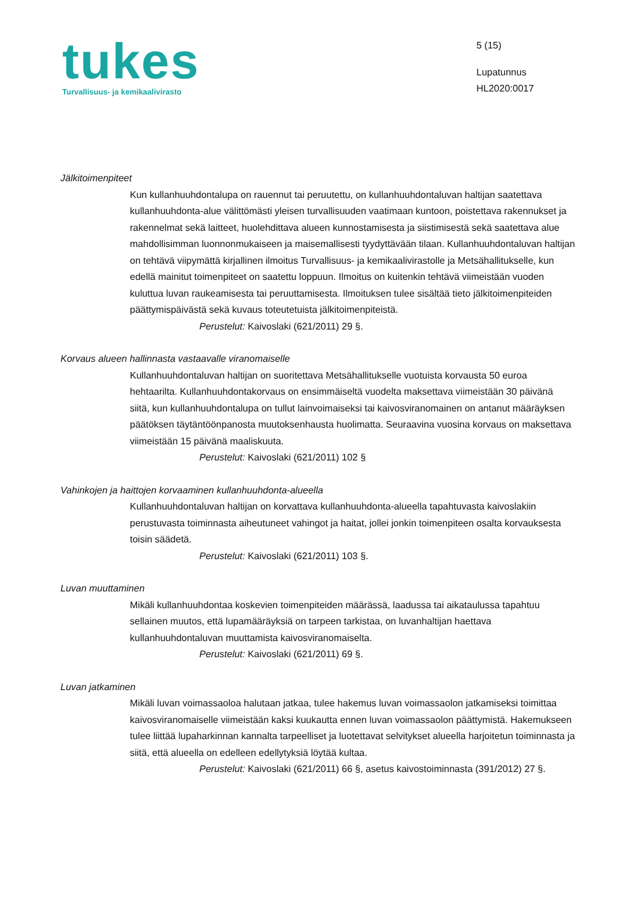tukes
Turvallisuus- ja kemikaalivirasto
5 (15)
Lupatunnus
HL2020:0017
Jälkitoimenpiteet
Kun kullanhuuhdontalupa on rauennut tai peruutettu, on kullanhuuhdontaluvan haltijan saatettava kullanhuuhdonta-alue välittömästi yleisen turvallisuuden vaatimaan kuntoon, poistettava rakennukset ja rakennelmat sekä laitteet, huolehdittava alueen kunnostamisesta ja siistimisestä sekä saatettava alue mahdollisimman luonnonmukaiseen ja maisemallisesti tyydyttävään tilaan. Kullanhuuhdontaluvan haltijan on tehtävä viipymättä kirjallinen ilmoitus Turvallisuus- ja kemikaalivirastolle ja Metsähallitukselle, kun edellä mainitut toimenpiteet on saatettu loppuun. Ilmoitus on kuitenkin tehtävä viimeistään vuoden kuluttua luvan raukeamisesta tai peruuttamisesta. Ilmoituksen tulee sisältää tieto jälkitoimenpiteiden päättymispäivästä sekä kuvaus toteutetuista jälkitoimenpiteistä.
Perustelut: Kaivoslaki (621/2011) 29 §.
Korvaus alueen hallinnasta vastaavalle viranomaiselle
Kullanhuuhdontaluvan haltijan on suoritettava Metsähallitukselle vuotuista korvausta 50 euroa hehtaarilta. Kullanhuuhdontakorvaus on ensimmäiseltä vuodelta maksettava viimeistään 30 päivänä siitä, kun kullanhuuhdontalupa on tullut lainvoimaiseksi tai kaivosviranomainen on antanut määräyksen päätöksen täytäntöönpanosta muutoksenhausta huolimatta. Seuraavina vuosina korvaus on maksettava viimeistään 15 päivänä maaliskuuta.
Perustelut: Kaivoslaki (621/2011) 102 §
Vahinkojen ja haittojen korvaaminen kullanhuuhdonta-alueella
Kullanhuuhdontaluvan haltijan on korvattava kullanhuuhdonta-alueella tapahtuvasta kaivoslakiin perustuvasta toiminnasta aiheutuneet vahingot ja haitat, jollei jonkin toimenpiteen osalta korvauksesta toisin säädetä.
Perustelut: Kaivoslaki (621/2011) 103 §.
Luvan muuttaminen
Mikäli kullanhuuhdontaa koskevien toimenpiteiden määrässä, laadussa tai aikataulussa tapahtuu sellainen muutos, että lupamääräyksiä on tarpeen tarkistaa, on luvanhaltijan haettava kullanhuuhdontaluvan muuttamista kaivosviranomaiselta.
Perustelut: Kaivoslaki (621/2011) 69 §.
Luvan jatkaminen
Mikäli luvan voimassaoloa halutaan jatkaa, tulee hakemus luvan voimassaolon jatkamiseksi toimittaa kaivosviranomaiselle viimeistään kaksi kuukautta ennen luvan voimassaolon päättymistä. Hakemukseen tulee liittää lupaharkinnan kannalta tarpeelliset ja luotettavat selvitykset alueella harjoitetun toiminnasta ja siitä, että alueella on edelleen edellytyksiä löytää kultaa.
Perustelut: Kaivoslaki (621/2011) 66 §, asetus kaivostoiminnasta (391/2012) 27 §.